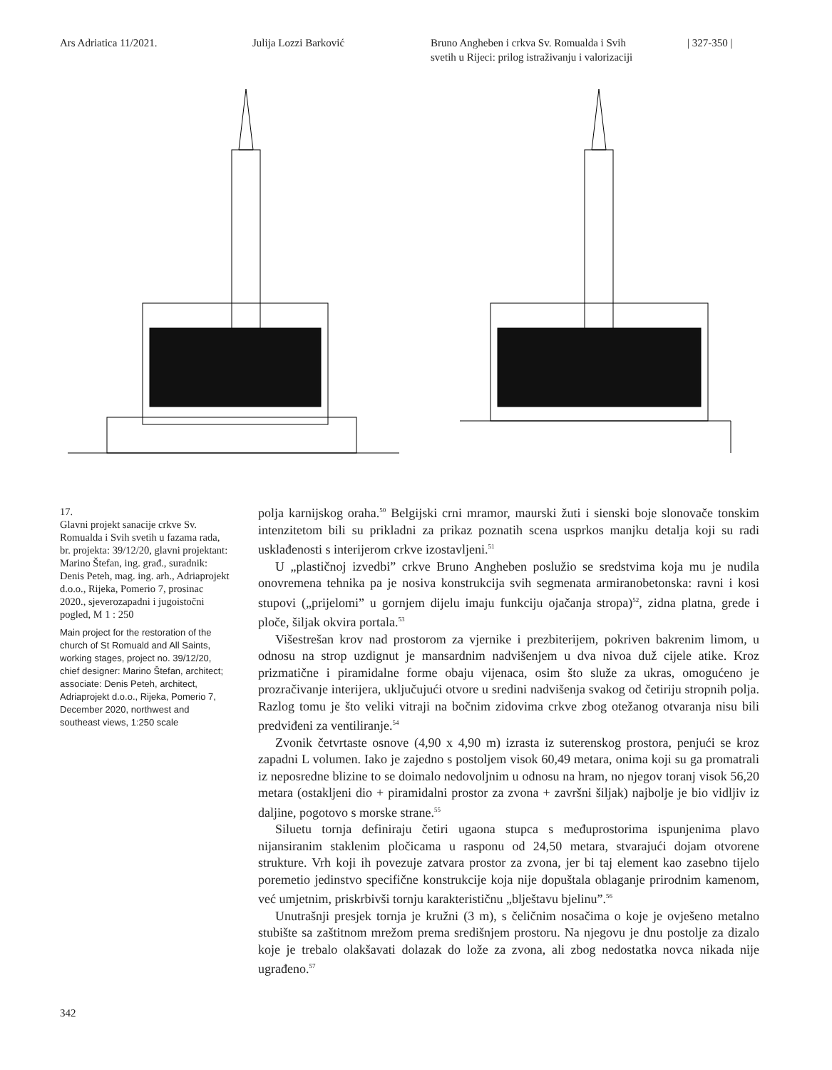Ars Adriatica 11/2021. Julija Lozzi Barković Bruno Angheben i crkva Sv. Romualda i Svih
svetih u Rijeci: prilog istraživanju i valorizaciji
| 327-350 |
17.
Glavni projekt sanacije crkve Sv. Romualda i Svih svetih u fazama rada, br. projekta: 39/12/20, glavni projektant: Marino Štefan, ing. građ., suradnik: Denis Peteh, mag. ing. arh., Adriaprojekt d.o.o., Rijeka, Pomerio 7, prosinac 2020., sjeverozapadni i jugoistočni pogled, M 1 : 250
Main project for the restoration of the church of St Romuald and All Saints, working stages, project no. 39/12/20, chief designer: Marino Štefan, architect; associate: Denis Peteh, architect, Adriaprojekt d.o.o., Rijeka, Pomerio 7, December 2020, northwest and southeast views, 1:250 scale
polja karnijskog oraha.<sup>50</sup> Belgijski crni mramor, maurski žuti i sienski boje slonovače tonskim intenzitetom bili su prikladni za prikaz poznatih scena usprkos manjku detalja koji su radi usklađenosti s interijerom crkve izostavljeni.<sup>51</sup>
U „plastičnoj izvedbi” crkve Bruno Angheben poslužio se sredstvima koja mu je nudila onovremena tehnika pa je nosiva konstrukcija svih segmenata armiranobetonska: ravni i kosi stupovi („prijelomi” u gornjem dijelu imaju funkciju ojačanja stropa)<sup>52</sup>, zidna platna, grede i ploče, šiljak okvira portala.<sup>53</sup>
Višestrešan krov nad prostorom za vjernike i prezbiterijem, pokriven bakrenim limom, u odnosu na strop uzdignut je mansardnim nadvišenjem u dva nivoa duž cijele atike. Kroz prizmatične i piramidalne forme obaju vijenaca, osim što služe za ukras, omogućeno je prozračivanje interijera, uključujući otvore u sredini nadvišenja svakog od četiriju stropnih polja. Razlog tomu je što veliki vitraji na bočnim zidovima crkve zbog otežanog otvaranja nisu bili predviđeni za ventiliranje.<sup>54</sup>
Zvonik četvrtaste osnove (4,90 x 4,90 m) izrasta iz suterenskog prostora, penjući se kroz zapadni L volumen. Iako je zajedno s postoljem visok 60,49 metara, onima koji su ga promatrali iz neposredne blizine to se doimalo nedovoljnim u odnosu na hram, no njegov toranj visok 56,20 metara (ostakljeni dio + piramidalni prostor za zvona + završni šiljak) najbolje je bio vidljiv iz daljine, pogotovo s morske strane.<sup>55</sup>
Siluetu tornja definiraju četiri ugaona stupca s međuprostorima ispunjenima plavo nijansiranim staklenim pločicama u rasponu od 24,50 metara, stvarajući dojam otvorene strukture. Vrh koji ih povezuje zatvara prostor za zvona, jer bi taj element kao zasebno tijelo poremetio jedinstvo specifične konstrukcije koja nije dopuštala oblaganje prirodnim kamenom, već umjetnim, priskrbivši tornju karakterističnu „blještavu bjelinu”.<sup>56</sup>
Unutrašnji presjek tornja je kružni (3 m), s čeličnim nosačima o koje je ovješeno metalno stubište sa zaštitnom mrežom prema središnjem prostoru. Na njegovu je dnu postolje za dizalo koje je trebalo olakšavati dolazak do lože za zvona, ali zbog nedostatka novca nikada nije ugrađeno.<sup>57</sup>
342